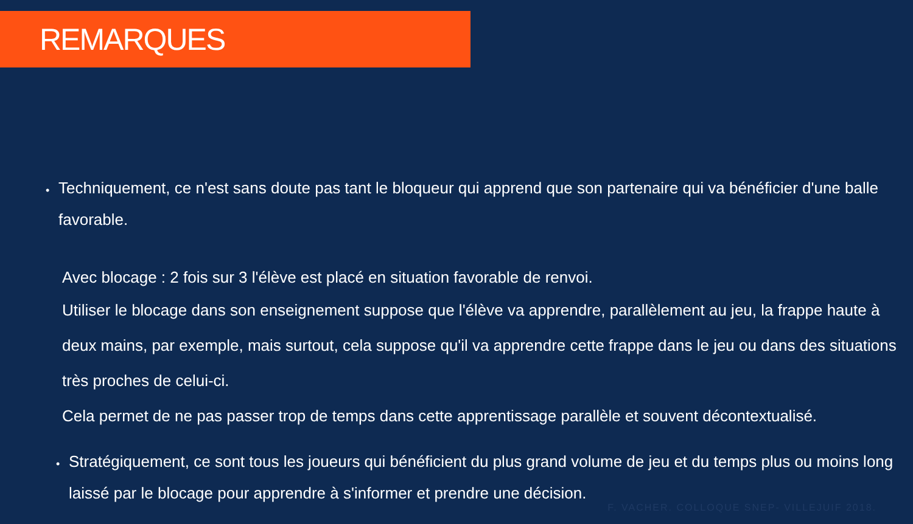REMARQUES
•
Techniquement, ce n'est sans doute pas tant le bloqueur qui apprend que son partenaire qui va bénéficier d'une balle favorable.
Avec blocage : 2 fois sur 3 l'élève est placé en situation favorable de renvoi.
Utiliser le blocage dans son enseignement suppose que l'élève va apprendre, parallèlement au jeu, la frappe haute à deux mains, par exemple, mais surtout, cela suppose qu'il va apprendre cette frappe dans le jeu ou dans des situations très proches de celui-ci.
Cela permet de ne pas passer trop de temps dans cette apprentissage parallèle et souvent décontextualisé.
•
Stratégiquement, ce sont tous les joueurs qui bénéficient du plus grand volume de jeu et du temps plus ou moins long laissé par le blocage pour apprendre à s'informer et prendre une décision.
F. VACHER. COLLOQUE SNEP- VILLEJUIF 2018.